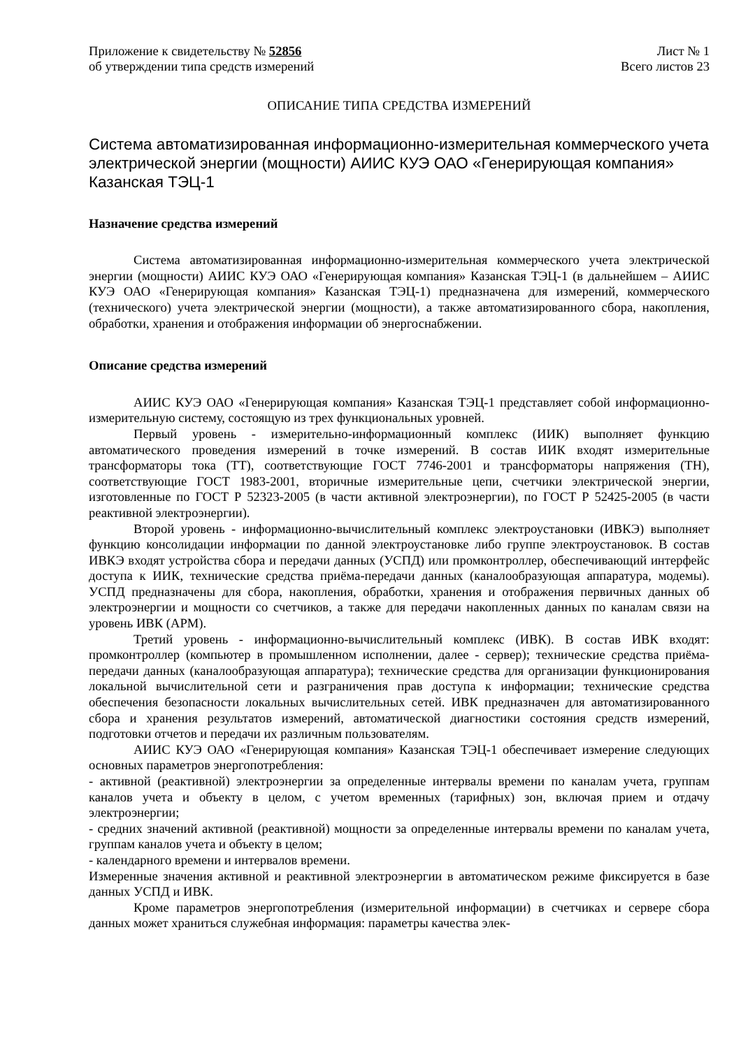Приложение к свидетельству № 52856
об утверждении типа средств измерений
Лист № 1
Всего листов 23
ОПИСАНИЕ ТИПА СРЕДСТВА ИЗМЕРЕНИЙ
Система автоматизированная информационно-измерительная коммерческого учета электрической энергии (мощности) АИИС КУЭ ОАО «Генерирующая компания» Казанская ТЭЦ-1
Назначение средства измерений
Система автоматизированная информационно-измерительная коммерческого учета электрической энергии (мощности) АИИС КУЭ ОАО «Генерирующая компания» Казанская ТЭЦ-1 (в дальнейшем – АИИС КУЭ ОАО «Генерирующая компания» Казанская ТЭЦ-1) предназначена для измерений, коммерческого (технического) учета электрической энергии (мощности), а также автоматизированного сбора, накопления, обработки, хранения и отображения информации об энергоснабжении.
Описание средства измерений
АИИС КУЭ ОАО «Генерирующая компания» Казанская ТЭЦ-1 представляет собой информационно-измерительную систему, состоящую из трех функциональных уровней.
Первый уровень - измерительно-информационный комплекс (ИИК) выполняет функцию автоматического проведения измерений в точке измерений. В состав ИИК входят измерительные трансформаторы тока (ТТ), соответствующие ГОСТ 7746-2001 и трансформаторы напряжения (ТН), соответствующие ГОСТ 1983-2001, вторичные измерительные цепи, счетчики электрической энергии, изготовленные по ГОСТ Р 52323-2005 (в части активной электроэнергии), по ГОСТ Р 52425-2005 (в части реактивной электроэнергии).
Второй уровень - информационно-вычислительный комплекс электроустановки (ИВКЭ) выполняет функцию консолидации информации по данной электроустановке либо группе электроустановок. В состав ИВКЭ входят устройства сбора и передачи данных (УСПД) или промконтроллер, обеспечивающий интерфейс доступа к ИИК, технические средства приёма-передачи данных (каналообразующая аппаратура, модемы). УСПД предназначены для сбора, накопления, обработки, хранения и отображения первичных данных об электроэнергии и мощности со счетчиков, а также для передачи накопленных данных по каналам связи на уровень ИВК (АРМ).
Третий уровень - информационно-вычислительный комплекс (ИВК). В состав ИВК входят: промконтроллер (компьютер в промышленном исполнении, далее - сервер); технические средства приёма-передачи данных (каналообразующая аппаратура); технические средства для организации функционирования локальной вычислительной сети и разграничения прав доступа к информации; технические средства обеспечения безопасности локальных вычислительных сетей. ИВК предназначен для автоматизированного сбора и хранения результатов измерений, автоматической диагностики состояния средств измерений, подготовки отчетов и передачи их различным пользователям.
АИИС КУЭ ОАО «Генерирующая компания» Казанская ТЭЦ-1 обеспечивает измерение следующих основных параметров энергопотребления:
- активной (реактивной) электроэнергии за определенные интервалы времени по каналам учета, группам каналов учета и объекту в целом, с учетом временных (тарифных) зон, включая прием и отдачу электроэнергии;
- средних значений активной (реактивной) мощности за определенные интервалы времени по каналам учета, группам каналов учета и объекту в целом;
- календарного времени и интервалов времени.
Измеренные значения активной и реактивной электроэнергии в автоматическом режиме фиксируется в базе данных УСПД и ИВК.
Кроме параметров энергопотребления (измерительной информации) в счетчиках и сервере сбора данных может храниться служебная информация: параметры качества элек-